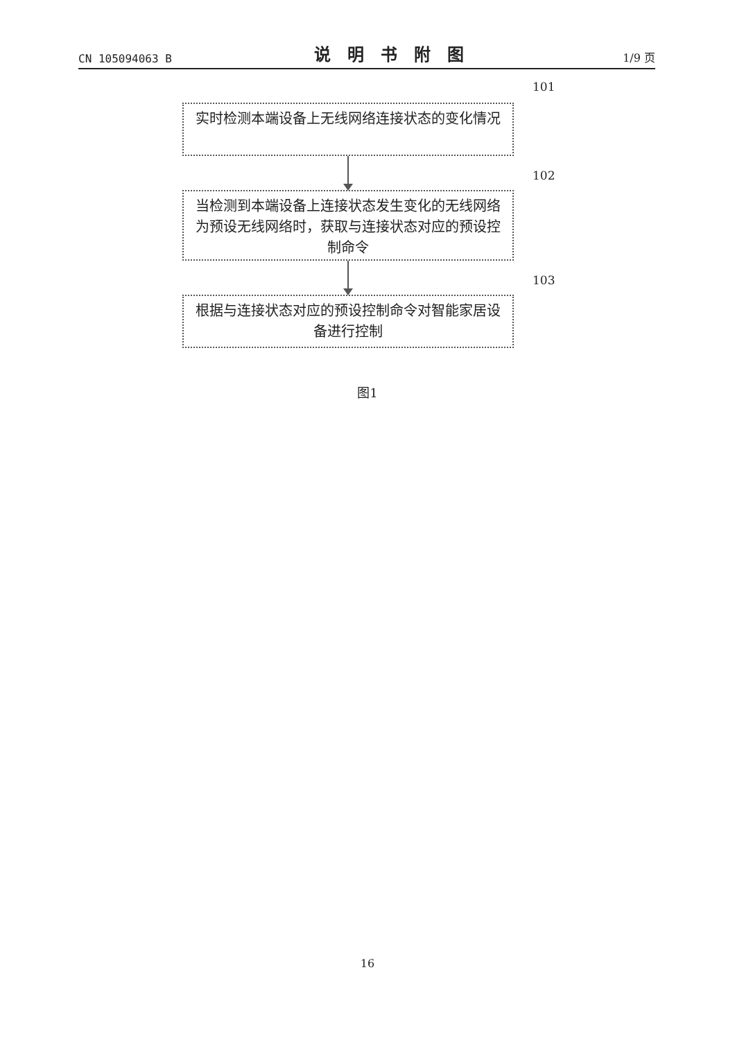CN 105094063 B 说明书附图 1/9 页
101
实时检测本端设备上无线网络连接状态的变化情况
102
当检测到本端设备上连接状态发生变化的无线网络为预设无线网络时，获取与连接状态对应的预设控制命令
103
根据与连接状态对应的预设控制命令对智能家居设备进行控制
图1
16